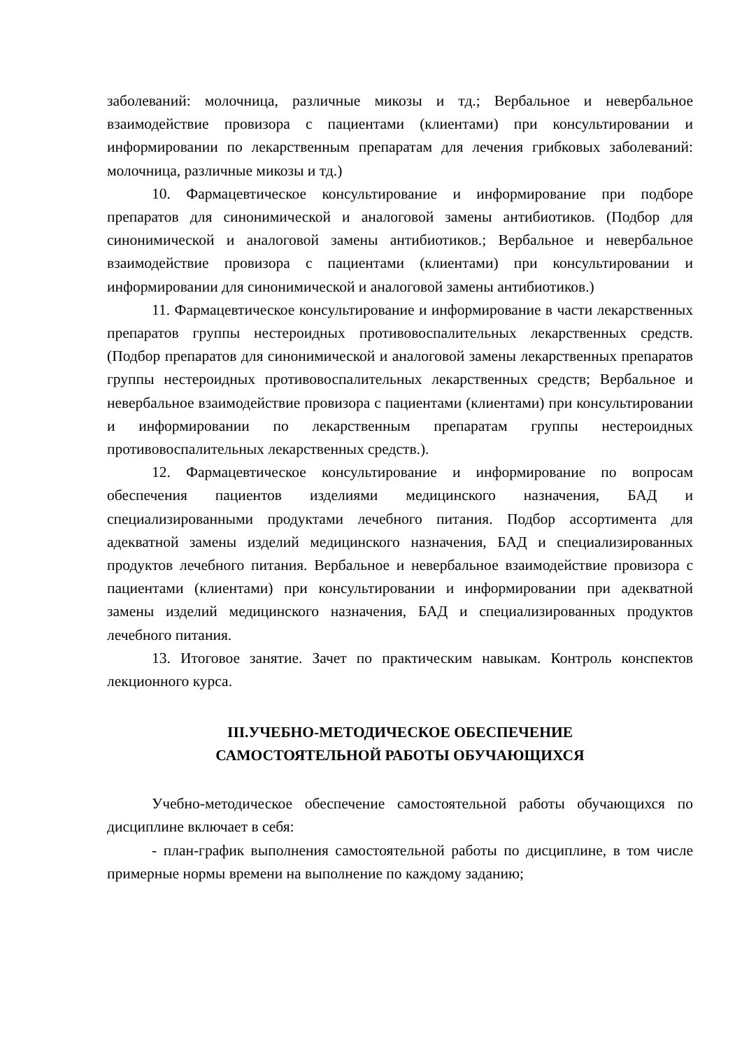заболеваний: молочница, различные микозы и тд.; Вербальное и невербальное взаимодействие провизора с пациентами (клиентами) при консультировании и информировании по лекарственным препаратам для лечения грибковых заболеваний: молочница, различные микозы и тд.)
10. Фармацевтическое консультирование и информирование при подборе препаратов для синонимической и аналоговой замены антибиотиков. (Подбор для синонимической и аналоговой замены антибиотиков.; Вербальное и невербальное взаимодействие провизора с пациентами (клиентами) при консультировании и информировании для синонимической и аналоговой замены антибиотиков.)
11. Фармацевтическое консультирование и информирование в части лекарственных препаратов группы нестероидных противовоспалительных лекарственных средств. (Подбор препаратов для синонимической и аналоговой замены лекарственных препаратов группы нестероидных противовоспалительных лекарственных средств; Вербальное и невербальное взаимодействие провизора с пациентами (клиентами) при консультировании и информировании по лекарственным препаратам группы нестероидных противовоспалительных лекарственных средств.).
12. Фармацевтическое консультирование и информирование по вопросам обеспечения пациентов изделиями медицинского назначения, БАД и специализированными продуктами лечебного питания. Подбор ассортимента для адекватной замены изделий медицинского назначения, БАД и специализированных продуктов лечебного питания. Вербальное и невербальное взаимодействие провизора с пациентами (клиентами) при консультировании и информировании при адекватной замены изделий медицинского назначения, БАД и специализированных продуктов лечебного питания.
13. Итоговое занятие. Зачет по практическим навыкам. Контроль конспектов лекционного курса.
III.УЧЕБНО-МЕТОДИЧЕСКОЕ ОБЕСПЕЧЕНИЕ
САМОСТОЯТЕЛЬНОЙ РАБОТЫ ОБУЧАЮЩИХСЯ
Учебно-методическое обеспечение самостоятельной работы обучающихся по дисциплине включает в себя:
- план-график выполнения самостоятельной работы по дисциплине, в том числе примерные нормы времени на выполнение по каждому заданию;